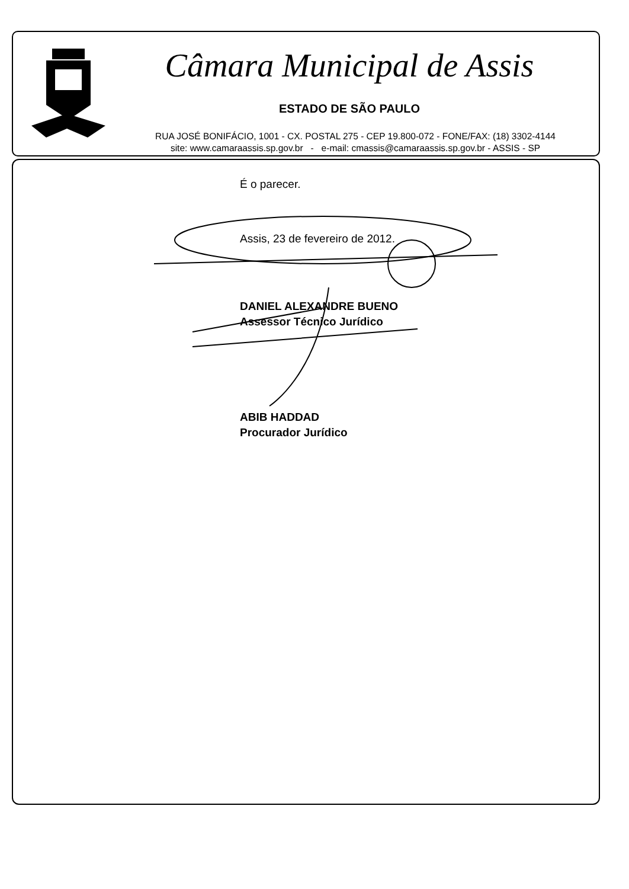Câmara Municipal de Assis
ESTADO DE SÃO PAULO
RUA JOSÉ BONIFÁCIO, 1001 - CX. POSTAL 275 - CEP 19.800-072 - FONE/FAX: (18) 3302-4144
site: www.camaraassis.sp.gov.br - e-mail: cmassis@camaraassis.sp.gov.br - ASSIS - SP
É o parecer.
Assis, 23 de fevereiro de 2012.
DANIEL ALEXANDRE BUENO
Assessor Técnico Jurídico
ABIB HADDAD
Procurador Jurídico